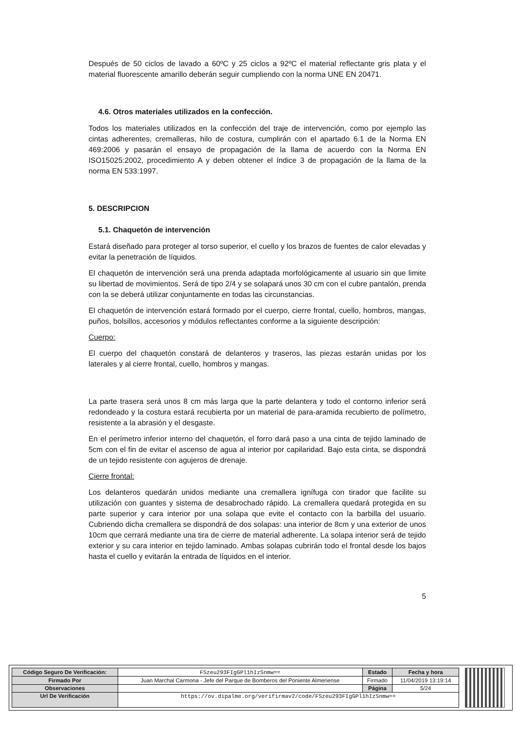Después de 50 ciclos de lavado a 60ºC y 25 ciclos a 92ºC el material reflectante gris plata y el material fluorescente amarillo deberán seguir cumpliendo con la norma UNE EN 20471.
4.6. Otros materiales utilizados en la confección.
Todos los materiales utilizados en la confección del traje de intervención, como por ejemplo las cintas adherentes, cremalleras, hilo de costura, cumplirán con el apartado 6.1 de la Norma EN 469:2006 y pasarán el ensayo de propagación de la llama de acuerdo con la Norma EN ISO15025:2002, procedimiento A y deben obtener el índice 3 de propagación de la llama de la norma EN 533:1997.
5. DESCRIPCION
5.1. Chaquetón de intervención
Estará diseñado para proteger al torso superior, el cuello y los brazos de fuentes de calor elevadas y evitar la penetración de líquidos.
El chaquetón de intervención será una prenda adaptada morfológicamente al usuario sin que limite su libertad de movimientos. Será de tipo 2/4 y se solapará unos 30 cm con el cubre pantalón, prenda con la se deberá utilizar conjuntamente en todas las circunstancias.
El chaquetón de intervención estará formado por el cuerpo, cierre frontal, cuello, hombros, mangas, puños, bolsillos, accesorios y módulos reflectantes conforme a la siguiente descripción:
Cuerpo:
El cuerpo del chaquetón constará de delanteros y traseros, las piezas estarán unidas por los laterales y al cierre frontal, cuello, hombros y mangas.
La parte trasera será unos 8 cm más larga que la parte delantera y todo el contorno inferior será redondeado y la costura estará recubierta por un material de para-aramida recubierto de polímetro, resistente a la abrasión y el desgaste.
En el perímetro inferior interno del chaquetón, el forro dará paso a una cinta de tejido laminado de 5cm con el fin de evitar el ascenso de agua al interior por capilaridad. Bajo esta cinta, se dispondrá de un tejido resistente con agujeros de drenaje.
Cierre frontal:
Los delanteros quedarán unidos mediante una cremallera ignífuga con tirador que facilite su utilización con guantes y sistema de desabrochado rápido. La cremallera quedará protegida en su parte superior y cara interior por una solapa que evite el contacto con la barbilla del usuario. Cubriendo dicha cremallera se dispondrá de dos solapas: una interior de 8cm y una exterior de unos 10cm que cerrará mediante una tira de cierre de material adherente. La solapa interior será de tejido exterior y su cara interior en tejido laminado. Ambas solapas cubrirán todo el frontal desde los bajos hasta el cuello y evitarán la entrada de líquidos en el interior.
5
| Código Seguro De Verificación: | FSzeu293FIgGPl1hIzSnmw== | Estado | Fecha y hora |
| Firmado Por | Juan Marchal Carmona - Jefe del Parque de Bomberos del Poniente Almeriense | Firmado | 11/04/2019 13:19:14 |
| Observaciones | | Página | 5/24 |
| Url De Verificación | https://ov.dipalme.org/verifirmav2/code/FSzeu293FIgGPl1hIzSnmw== | | |